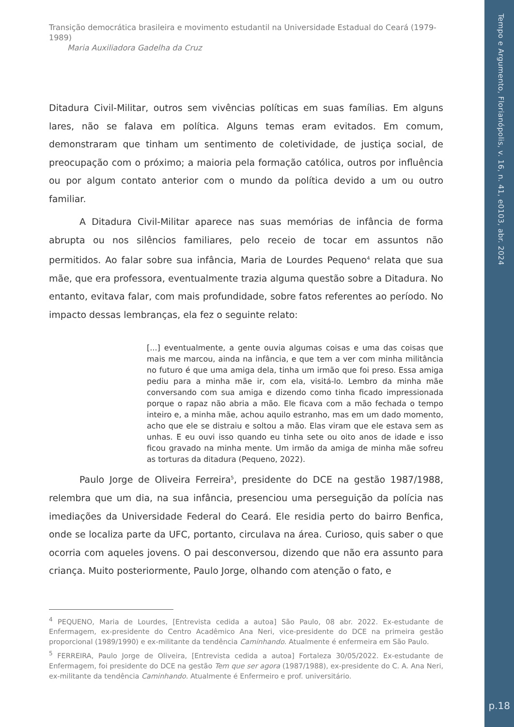Tempo e Argumento, Florianópolis, v. 16, n. 41, e0103, abr. 2024
p.18
Transição democrática brasileira e movimento estudantil na Universidade Estadual do Ceará (1979-1989)
Maria Auxiliadora Gadelha da Cruz
Ditadura Civil-Militar, outros sem vivências políticas em suas famílias. Em alguns lares, não se falava em política. Alguns temas eram evitados. Em comum, demonstraram que tinham um sentimento de coletividade, de justiça social, de preocupação com o próximo; a maioria pela formação católica, outros por influência ou por algum contato anterior com o mundo da política devido a um ou outro familiar.
A Ditadura Civil-Militar aparece nas suas memórias de infância de forma abrupta ou nos silêncios familiares, pelo receio de tocar em assuntos não permitidos. Ao falar sobre sua infância, Maria de Lourdes Pequeno<sup>4</sup> relata que sua mãe, que era professora, eventualmente trazia alguma questão sobre a Ditadura. No entanto, evitava falar, com mais profundidade, sobre fatos referentes ao período. No impacto dessas lembranças, ela fez o seguinte relato:
[...] eventualmente, a gente ouvia algumas coisas e uma das coisas que mais me marcou, ainda na infância, e que tem a ver com minha militância no futuro é que uma amiga dela, tinha um irmão que foi preso. Essa amiga pediu para a minha mãe ir, com ela, visitá-lo. Lembro da minha mãe conversando com sua amiga e dizendo como tinha ficado impressionada porque o rapaz não abria a mão. Ele ficava com a mão fechada o tempo inteiro e, a minha mãe, achou aquilo estranho, mas em um dado momento, acho que ele se distraiu e soltou a mão. Elas viram que ele estava sem as unhas. E eu ouvi isso quando eu tinha sete ou oito anos de idade e isso ficou gravado na minha mente. Um irmão da amiga de minha mãe sofreu as torturas da ditadura (Pequeno, 2022).
Paulo Jorge de Oliveira Ferreira<sup>5</sup>, presidente do DCE na gestão 1987/1988, relembra que um dia, na sua infância, presenciou uma perseguição da polícia nas imediações da Universidade Federal do Ceará. Ele residia perto do bairro Benfica, onde se localiza parte da UFC, portanto, circulava na área. Curioso, quis saber o que ocorria com aqueles jovens. O pai desconversou, dizendo que não era assunto para criança. Muito posteriormente, Paulo Jorge, olhando com atenção o fato, e
<sup>4</sup> PEQUENO, Maria de Lourdes, [Entrevista cedida a autoa] São Paulo, 08 abr. 2022. Ex-estudante de Enfermagem, ex-presidente do Centro Acadêmico Ana Neri, vice-presidente do DCE na primeira gestão proporcional (1989/1990) e ex-militante da tendência Caminhando. Atualmente é enfermeira em São Paulo.
<sup>5</sup> FERREIRA, Paulo Jorge de Oliveira, [Entrevista cedida a autoa] Fortaleza 30/05/2022. Ex-estudante de Enfermagem, foi presidente do DCE na gestão Tem que ser agora (1987/1988), ex-presidente do C. A. Ana Neri, ex-militante da tendência Caminhando. Atualmente é Enfermeiro e prof. universitário.